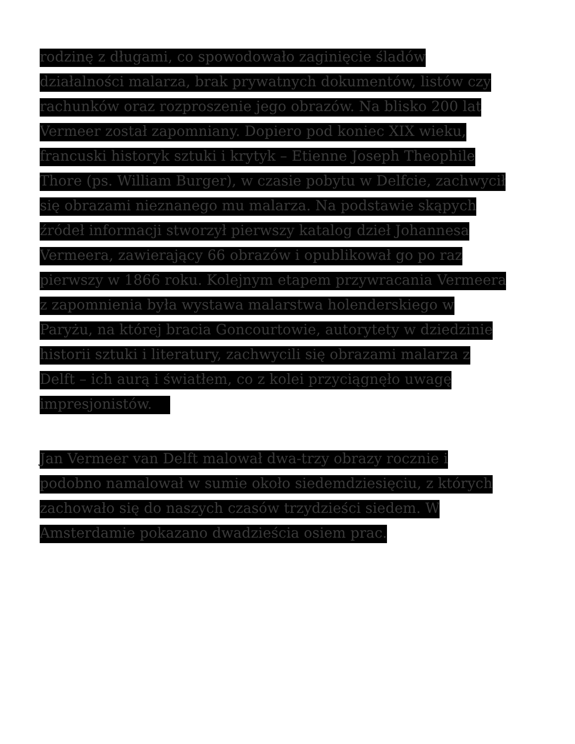rodzinę z długami, co spowodowało zaginięcie śladów
działalności malarza, brak prywatnych dokumentów, listów czy
rachunków oraz rozproszenie jego obrazów. Na blisko 200 lat
Vermeer został zapomniany. Dopiero pod koniec XIX wieku,
francuski historyk sztuki i krytyk – Etienne Joseph Theophile
Thore (ps. William Burger), w czasie pobytu w Delfcie, zachwycił
się obrazami nieznanego mu malarza. Na podstawie skąpych
źródeł informacji stworzył pierwszy katalog dzieł Johannesa
Vermeera, zawierający 66 obrazów i opublikował go po raz
pierwszy w 1866 roku. Kolejnym etapem przywracania Vermeera
z zapomnienia była wystawa malarstwa holenderskiego w
Paryżu, na której bracia Goncourtowie, autorytety w dziedzinie
historii sztuki i literatury, zachwycili się obrazami malarza z
Delft – ich aurą i światłem, co z kolei przyciągnęło uwagę
impresjonistów.
Jan Vermeer van Delft malował dwa-trzy obrazy rocznie i
podobno namalował w sumie około siedemdziesięciu, z których
zachowało się do naszych czasów trzydzieści siedem. W
Amsterdamie pokazano dwadzieścia osiem prac.